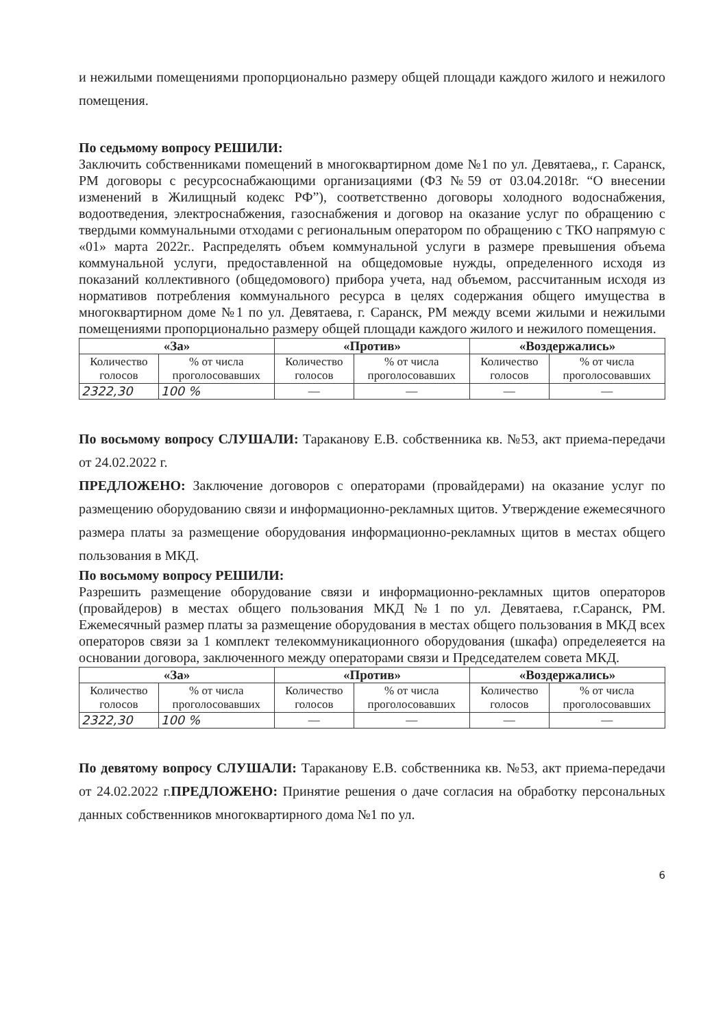и нежилыми помещениями пропорционально размеру общей площади каждого жилого и нежилого помещения.
По седьмому вопросу РЕШИЛИ:
Заключить собственниками помещений в многоквартирном доме №1 по ул. Девятаева,, г. Саранск, РМ договоры с ресурсоснабжающими организациями (ФЗ №59 от 03.04.2018г. “О внесении изменений в Жилищный кодекс РФ”), соответственно договоры холодного водоснабжения, водоотведения, электроснабжения, газоснабжения и договор на оказание услуг по обращению с твердыми коммунальными отходами с региональным оператором по обращению с ТКО напрямую с «01» марта 2022г.. Распределять объем коммунальной услуги в размере превышения объема коммунальной услуги, предоставленной на общедомовые нужды, определенного исходя из показаний коллективного (общедомового) прибора учета, над объемом, рассчитанным исходя из нормативов потребления коммунального ресурса в целях содержания общего имущества в многоквартирном доме №1 по ул. Девятаева, г. Саранск, РМ между всеми жилыми и нежилыми помещениями пропорционально размеру общей площади каждого жилого и нежилого помещения.
| «За» | | «Против» | | «Воздержались» | |
| --- | --- | --- | --- | --- | --- |
| Количество голосов | % от числа проголосовавших | Количество голосов | % от числа проголосовавших | Количество голосов | % от числа проголосовавших |
| 2322,30 | 100 % | — | — | — | — |
По восьмому вопросу СЛУШАЛИ: Тараканову Е.В. собственника кв. №53, акт приема-передачи от 24.02.2022 г.
ПРЕДЛОЖЕНО: Заключение договоров с операторами (провайдерами) на оказание услуг по размещению оборудованию связи и информационно-рекламных щитов. Утверждение ежемесячного размера платы за размещение оборудования информационно-рекламных щитов в местах общего пользования в МКД.
По восьмому вопросу РЕШИЛИ:
Разрешить размещение оборудование связи и информационно-рекламных щитов операторов (провайдеров) в местах общего пользования МКД №1 по ул. Девятаева, г.Саранск, РМ. Ежемесячный размер платы за размещение оборудования в местах общего пользования в МКД всех операторов связи за 1 комплект телекоммуникационного оборудования (шкафа) определеяется на основании договора, заключенного между операторами связи и Председателем совета МКД.
| «За» | | «Против» | | «Воздержались» | |
| --- | --- | --- | --- | --- | --- |
| Количество голосов | % от числа проголосовавших | Количество голосов | % от числа проголосовавших | Количество голосов | % от числа проголосовавших |
| 2322,30 | 100 % | — | — | — | — |
По девятому вопросу СЛУШАЛИ: Тараканову Е.В. собственника кв. №53, акт приема-передачи от 24.02.2022 г.ПРЕДЛОЖЕНО: Принятие решения о даче согласия на обработку персональных данных собственников многоквартирного дома №1 по ул.
6